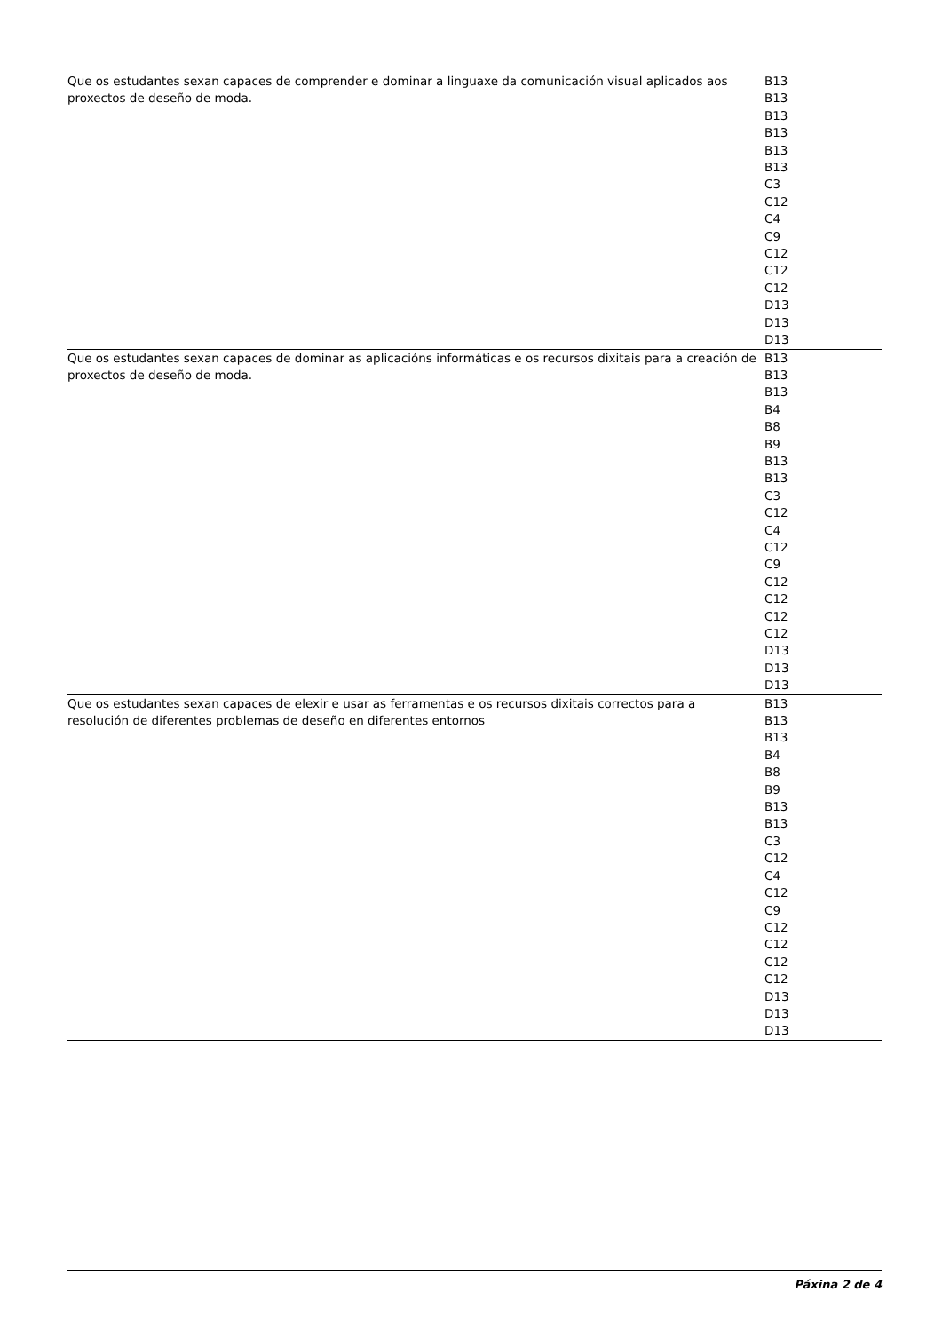| Que os estudantes sexan capaces de comprender e dominar a linguaxe da comunicación visual aplicados aos proxectos de deseño de moda. | B13 B13 B13 B13 B13 B13 C3 C12 C4 C9 C12 C12 C12 D13 D13 D13 |
| Que os estudantes sexan capaces de dominar as aplicacións informáticas e os recursos dixitais para a creación de proxectos de deseño de moda. | B13 B13 B13 B4 B8 B9 B13 B13 C3 C12 C4 C12 C9 C12 C12 C12 C12 D13 D13 D13 |
| Que os estudantes sexan capaces de elexir e usar as ferramentas e os recursos dixitais correctos para a resolución de diferentes problemas de deseño en diferentes entornos | B13 B13 B13 B4 B8 B9 B13 B13 C3 C12 C4 C12 C9 C12 C12 C12 C12 D13 D13 D13 |
Páxina 2 de 4